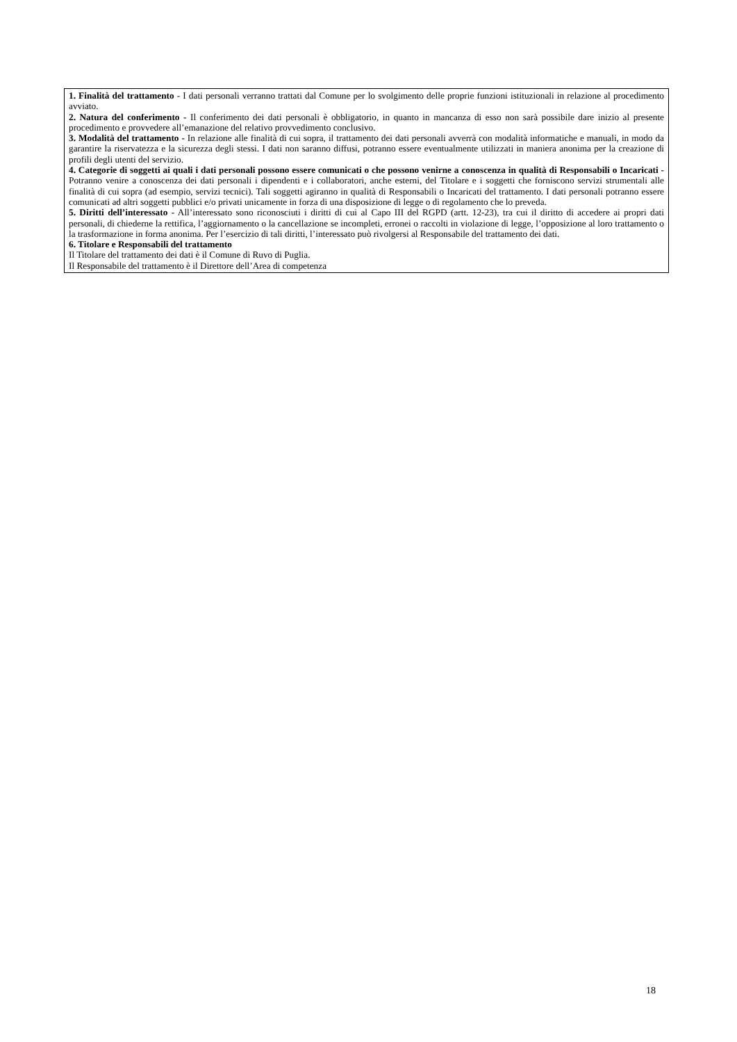1. Finalità del trattamento - I dati personali verranno trattati dal Comune per lo svolgimento delle proprie funzioni istituzionali in relazione al procedimento avviato.
2. Natura del conferimento - Il conferimento dei dati personali è obbligatorio, in quanto in mancanza di esso non sarà possibile dare inizio al presente procedimento e provvedere all’emanazione del relativo provvedimento conclusivo.
3. Modalità del trattamento - In relazione alle finalità di cui sopra, il trattamento dei dati personali avverrà con modalità informatiche e manuali, in modo da garantire la riservatezza e la sicurezza degli stessi. I dati non saranno diffusi, potranno essere eventualmente utilizzati in maniera anonima per la creazione di profili degli utenti del servizio.
4. Categorie di soggetti ai quali i dati personali possono essere comunicati o che possono venirne a conoscenza in qualità di Responsabili o Incaricati - Potranno venire a conoscenza dei dati personali i dipendenti e i collaboratori, anche esterni, del Titolare e i soggetti che forniscono servizi strumentali alle finalità di cui sopra (ad esempio, servizi tecnici). Tali soggetti agiranno in qualità di Responsabili o Incaricati del trattamento. I dati personali potranno essere comunicati ad altri soggetti pubblici e/o privati unicamente in forza di una disposizione di legge o di regolamento che lo preveda.
5. Diritti dell’interessato - All’interessato sono riconosciuti i diritti di cui al Capo III del RGPD (artt. 12-23), tra cui il diritto di accedere ai propri dati personali, di chiederne la rettifica, l’aggiornamento o la cancellazione se incompleti, erronei o raccolti in violazione di legge, l’opposizione al loro trattamento o la trasformazione in forma anonima. Per l’esercizio di tali diritti, l’interessato può rivolgersi al Responsabile del trattamento dei dati.
6. Titolare e Responsabili del trattamento
Il Titolare del trattamento dei dati è il Comune di Ruvo di Puglia.
Il Responsabile del trattamento è il Direttore dell’Area di competenza
18